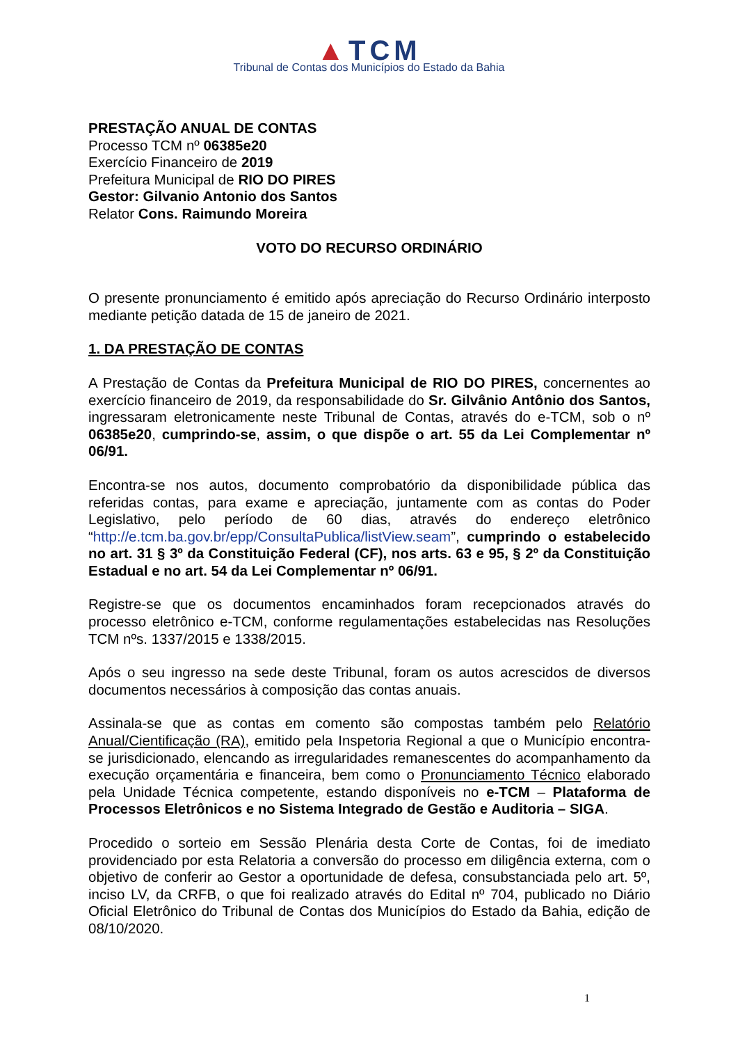▲TCM
Tribunal de Contas dos Municípios do Estado da Bahia
PRESTAÇÃO ANUAL DE CONTAS
Processo TCM nº 06385e20
Exercício Financeiro de 2019
Prefeitura Municipal de RIO DO PIRES
Gestor: Gilvanio Antonio dos Santos
Relator Cons. Raimundo Moreira
VOTO DO RECURSO ORDINÁRIO
O presente pronunciamento é emitido após apreciação do Recurso Ordinário interposto mediante petição datada de 15 de janeiro de 2021.
1. DA PRESTAÇÃO DE CONTAS
A Prestação de Contas da Prefeitura Municipal de RIO DO PIRES, concernentes ao exercício financeiro de 2019, da responsabilidade do Sr. Gilvânio Antônio dos Santos, ingressaram eletronicamente neste Tribunal de Contas, através do e-TCM, sob o nº 06385e20, cumprindo-se, assim, o que dispõe o art. 55 da Lei Complementar nº 06/91.
Encontra-se nos autos, documento comprobatório da disponibilidade pública das referidas contas, para exame e apreciação, juntamente com as contas do Poder Legislativo, pelo período de 60 dias, através do endereço eletrônico “http://e.tcm.ba.gov.br/epp/ConsultaPublica/listView.seam”, cumprindo o estabelecido no art. 31 § 3º da Constituição Federal (CF), nos arts. 63 e 95, § 2º da Constituição Estadual e no art. 54 da Lei Complementar nº 06/91.
Registre-se que os documentos encaminhados foram recepcionados através do processo eletrônico e-TCM, conforme regulamentações estabelecidas nas Resoluções TCM nºs. 1337/2015 e 1338/2015.
Após o seu ingresso na sede deste Tribunal, foram os autos acrescidos de diversos documentos necessários à composição das contas anuais.
Assinala-se que as contas em comento são compostas também pelo Relatório Anual/Cientificação (RA), emitido pela Inspetoria Regional a que o Município encontra-se jurisdicionado, elencando as irregularidades remanescentes do acompanhamento da execução orçamentária e financeira, bem como o Pronunciamento Técnico elaborado pela Unidade Técnica competente, estando disponíveis no e-TCM – Plataforma de Processos Eletrônicos e no Sistema Integrado de Gestão e Auditoria – SIGA.
Procedido o sorteio em Sessão Plenária desta Corte de Contas, foi de imediato providenciado por esta Relatoria a conversão do processo em diligência externa, com o objetivo de conferir ao Gestor a oportunidade de defesa, consubstanciada pelo art. 5º, inciso LV, da CRFB, o que foi realizado através do Edital nº 704, publicado no Diário Oficial Eletrônico do Tribunal de Contas dos Municípios do Estado da Bahia, edição de 08/10/2020.
1